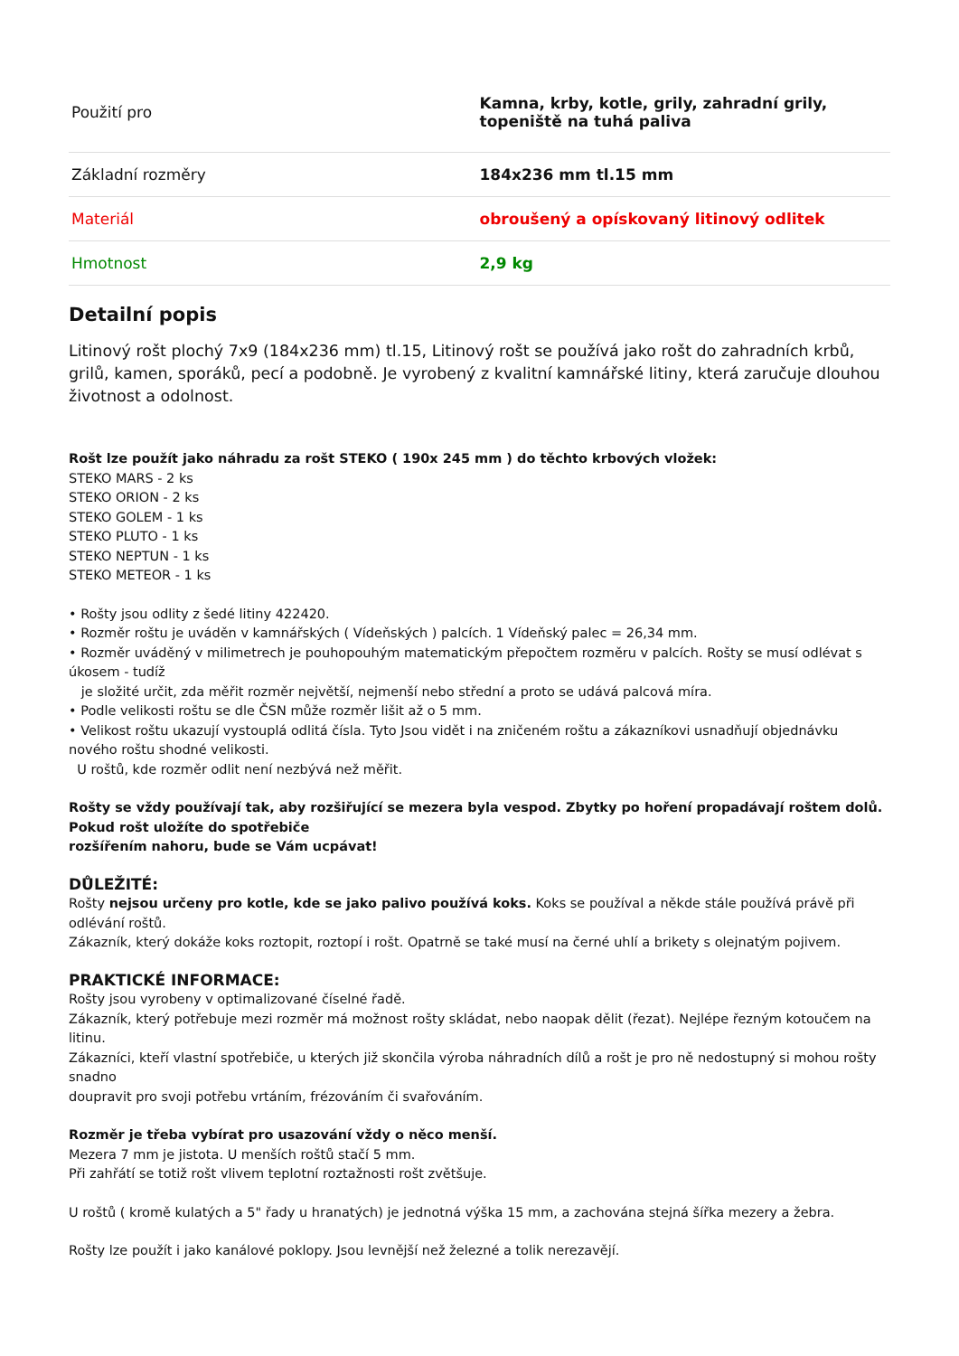| Použití pro | Kamna, krby, kotle, grily, zahradní grily, topeniště na tuhá paliva |
| Základní rozměry | 184x236 mm tl.15 mm |
| Materiál | obroušený a opískovaný litinový odlitek |
| Hmotnost | 2,9 kg |
Detailní popis
Litinový rošt plochý 7x9 (184x236 mm) tl.15, Litinový rošt se používá jako rošt do zahradních krbů, grilů, kamen, sporáků, pecí a podobně. Je vyrobený z kvalitní kamnářské litiny, která zaručuje dlouhou životnost a odolnost.
Rošt lze použít jako náhradu za rošt STEKO ( 190x 245 mm ) do těchto krbových vložek:
STEKO MARS - 2 ks
STEKO ORION - 2 ks
STEKO GOLEM - 1 ks
STEKO PLUTO - 1 ks
STEKO NEPTUN - 1 ks
STEKO METEOR - 1 ks
• Rošty jsou odlity z šedé litiny 422420.
• Rozměr roštu je uváděn v kamnářských ( Vídeňských ) palcích. 1 Vídeňský palec = 26,34 mm.
• Rozměr uváděný v milimetrech je pouhopouhým matematickým přepočtem rozměru v palcích. Rošty se musí odlévat s úkosem - tudíž
je složité určit, zda měřit rozměr největší, nejmenší nebo střední a proto se udává palcová míra.
• Podle velikosti roštu se dle ČSN může rozměr lišit až o 5 mm.
• Velikost roštu ukazují vystouplá odlitá čísla. Tyto Jsou vidět i na zničeném roštu a zákazníkovi usnadňují objednávku nového roštu shodné velikosti.
U roštů, kde rozměr odlit není nezbývá než měřit.
Rošty se vždy používají tak, aby rozšiřující se mezera byla vespod. Zbytky po hoření propadávají roštem dolů. Pokud rošt uložíte do spotřebiče
rozšířením nahoru, bude se Vám ucpávat!
DŮLEŽITÉ:
Rošty nejsou určeny pro kotle, kde se jako palivo používá koks. Koks se používal a někde stále používá právě při odlévání roštů.
Zákazník, který dokáže koks roztopit, roztopí i rošt. Opatrně se také musí na černé uhlí a brikety s olejnatým pojivem.
PRAKTICKÉ INFORMACE:
Rošty jsou vyrobeny v optimalizované číselné řadě.
Zákazník, který potřebuje mezi rozměr má možnost rošty skládat, nebo naopak dělit (řezat). Nejlépe řezným kotoučem na litinu.
Zákazníci, kteří vlastní spotřebiče, u kterých již skončila výroba náhradních dílů a rošt je pro ně nedostupný si mohou rošty snadno
doupravit pro svoji potřebu vrtáním, frézováním či svařováním.
Rozměr je třeba vybírat pro usazování vždy o něco menší.
Mezera 7 mm je jistota. U menších roštů stačí 5 mm.
Při zahřátí se totiž rošt vlivem teplotní roztažnosti rošt zvětšuje.
U roštů ( kromě kulatých a 5" řady u hranatých) je jednotná výška 15 mm, a zachována stejná šířka mezery a žebra.
Rošty lze použít i jako kanálové poklopy. Jsou levnější než železné a tolik nerezavějí.